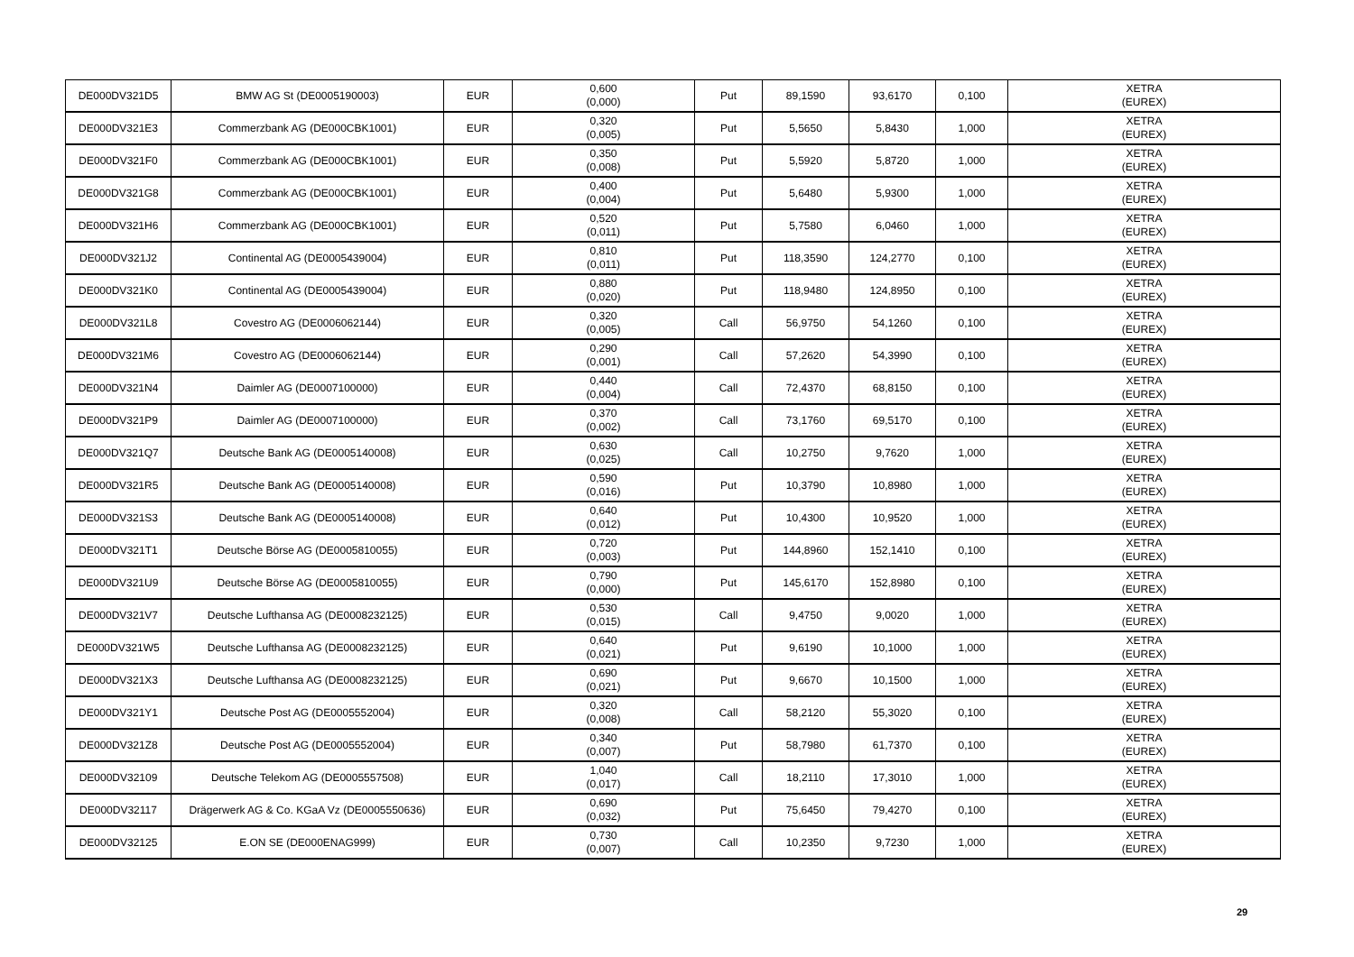| DE000DV321D5 | BMW AG St (DE0005190003) | EUR | 0,600 (0,000) | Put | 89,1590 | 93,6170 | 0,100 | XETRA (EUREX) |
| DE000DV321E3 | Commerzbank AG (DE000CBK1001) | EUR | 0,320 (0,005) | Put | 5,5650 | 5,8430 | 1,000 | XETRA (EUREX) |
| DE000DV321F0 | Commerzbank AG (DE000CBK1001) | EUR | 0,350 (0,008) | Put | 5,5920 | 5,8720 | 1,000 | XETRA (EUREX) |
| DE000DV321G8 | Commerzbank AG (DE000CBK1001) | EUR | 0,400 (0,004) | Put | 5,6480 | 5,9300 | 1,000 | XETRA (EUREX) |
| DE000DV321H6 | Commerzbank AG (DE000CBK1001) | EUR | 0,520 (0,011) | Put | 5,7580 | 6,0460 | 1,000 | XETRA (EUREX) |
| DE000DV321J2 | Continental AG (DE0005439004) | EUR | 0,810 (0,011) | Put | 118,3590 | 124,2770 | 0,100 | XETRA (EUREX) |
| DE000DV321K0 | Continental AG (DE0005439004) | EUR | 0,880 (0,020) | Put | 118,9480 | 124,8950 | 0,100 | XETRA (EUREX) |
| DE000DV321L8 | Covestro AG (DE0006062144) | EUR | 0,320 (0,005) | Call | 56,9750 | 54,1260 | 0,100 | XETRA (EUREX) |
| DE000DV321M6 | Covestro AG (DE0006062144) | EUR | 0,290 (0,001) | Call | 57,2620 | 54,3990 | 0,100 | XETRA (EUREX) |
| DE000DV321N4 | Daimler AG (DE0007100000) | EUR | 0,440 (0,004) | Call | 72,4370 | 68,8150 | 0,100 | XETRA (EUREX) |
| DE000DV321P9 | Daimler AG (DE0007100000) | EUR | 0,370 (0,002) | Call | 73,1760 | 69,5170 | 0,100 | XETRA (EUREX) |
| DE000DV321Q7 | Deutsche Bank AG (DE0005140008) | EUR | 0,630 (0,025) | Call | 10,2750 | 9,7620 | 1,000 | XETRA (EUREX) |
| DE000DV321R5 | Deutsche Bank AG (DE0005140008) | EUR | 0,590 (0,016) | Put | 10,3790 | 10,8980 | 1,000 | XETRA (EUREX) |
| DE000DV321S3 | Deutsche Bank AG (DE0005140008) | EUR | 0,640 (0,012) | Put | 10,4300 | 10,9520 | 1,000 | XETRA (EUREX) |
| DE000DV321T1 | Deutsche Börse AG (DE0005810055) | EUR | 0,720 (0,003) | Put | 144,8960 | 152,1410 | 0,100 | XETRA (EUREX) |
| DE000DV321U9 | Deutsche Börse AG (DE0005810055) | EUR | 0,790 (0,000) | Put | 145,6170 | 152,8980 | 0,100 | XETRA (EUREX) |
| DE000DV321V7 | Deutsche Lufthansa AG (DE0008232125) | EUR | 0,530 (0,015) | Call | 9,4750 | 9,0020 | 1,000 | XETRA (EUREX) |
| DE000DV321W5 | Deutsche Lufthansa AG (DE0008232125) | EUR | 0,640 (0,021) | Put | 9,6190 | 10,1000 | 1,000 | XETRA (EUREX) |
| DE000DV321X3 | Deutsche Lufthansa AG (DE0008232125) | EUR | 0,690 (0,021) | Put | 9,6670 | 10,1500 | 1,000 | XETRA (EUREX) |
| DE000DV321Y1 | Deutsche Post AG (DE0005552004) | EUR | 0,320 (0,008) | Call | 58,2120 | 55,3020 | 0,100 | XETRA (EUREX) |
| DE000DV321Z8 | Deutsche Post AG (DE0005552004) | EUR | 0,340 (0,007) | Put | 58,7980 | 61,7370 | 0,100 | XETRA (EUREX) |
| DE000DV32109 | Deutsche Telekom AG (DE0005557508) | EUR | 1,040 (0,017) | Call | 18,2110 | 17,3010 | 1,000 | XETRA (EUREX) |
| DE000DV32117 | Drägerwerk AG & Co. KGaA Vz (DE0005550636) | EUR | 0,690 (0,032) | Put | 75,6450 | 79,4270 | 0,100 | XETRA (EUREX) |
| DE000DV32125 | E.ON SE (DE000ENAG999) | EUR | 0,730 (0,007) | Call | 10,2350 | 9,7230 | 1,000 | XETRA (EUREX) |
29